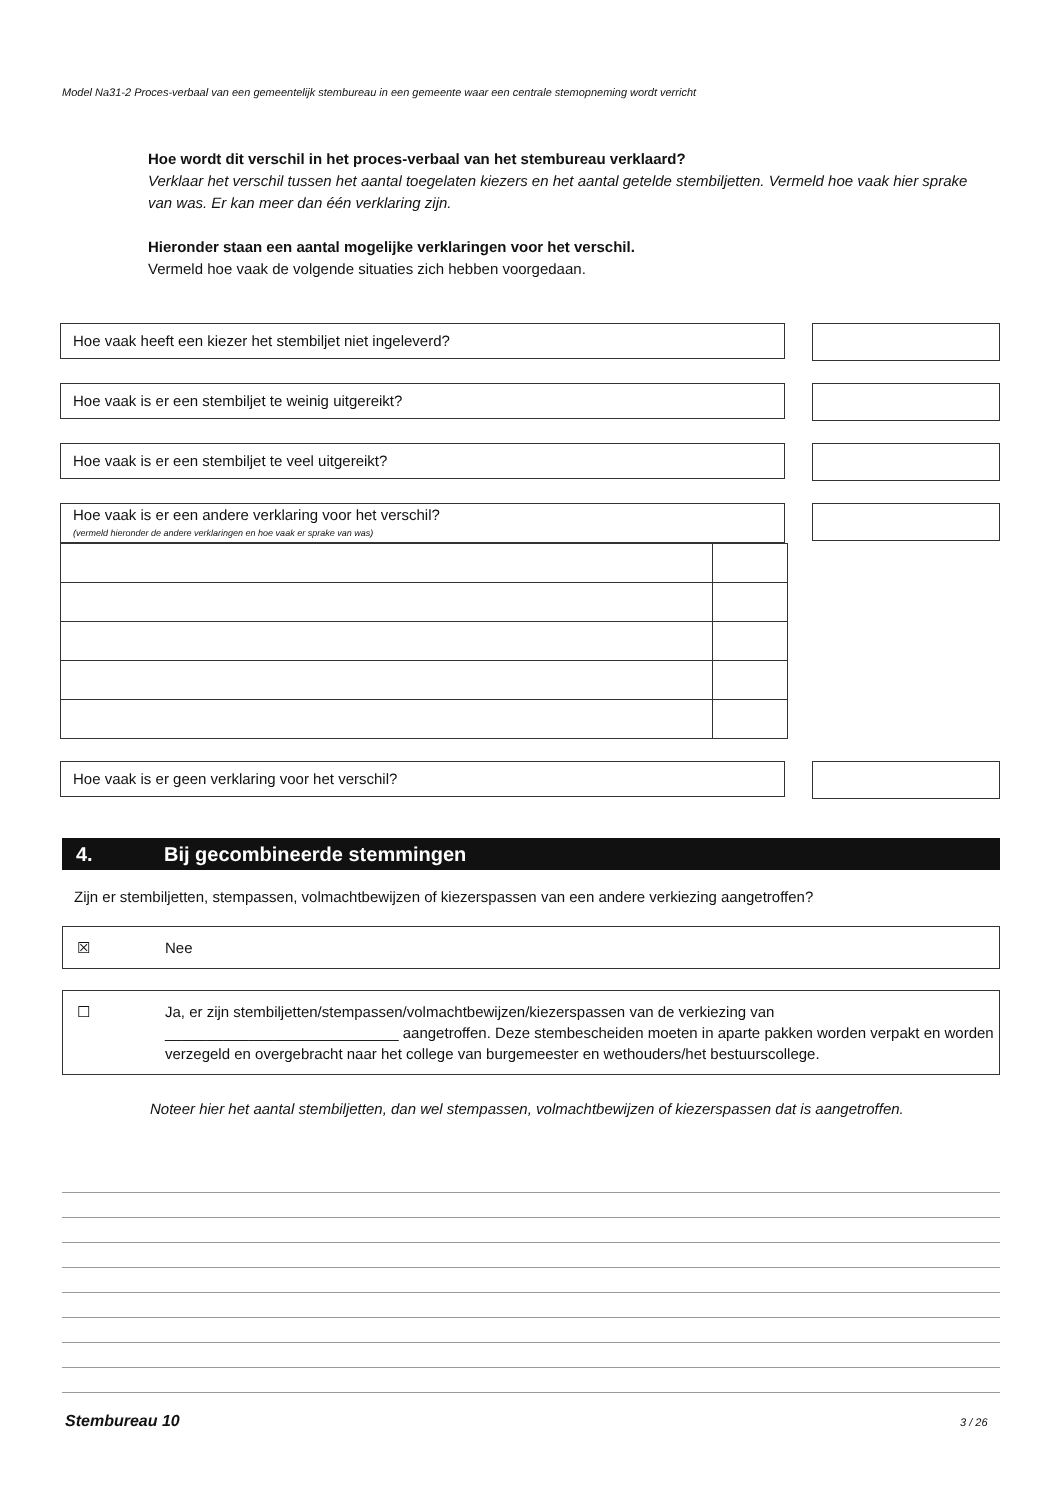Model Na31-2 Proces-verbaal van een gemeentelijk stembureau in een gemeente waar een centrale stemopneming wordt verricht
Hoe wordt dit verschil in het proces-verbaal van het stembureau verklaard?
Verklaar het verschil tussen het aantal toegelaten kiezers en het aantal getelde stembiljetten. Vermeld hoe vaak hier sprake van was. Er kan meer dan één verklaring zijn.
Hieronder staan een aantal mogelijke verklaringen voor het verschil.
Vermeld hoe vaak de volgende situaties zich hebben voorgedaan.
Hoe vaak heeft een kiezer het stembiljet niet ingeleverd?
Hoe vaak is er een stembiljet te weinig uitgereikt?
Hoe vaak is er een stembiljet te veel uitgereikt?
Hoe vaak is er een andere verklaring voor het verschil?
(vermeld hieronder de andere verklaringen en hoe vaak er sprake van was)
Hoe vaak is er geen verklaring voor het verschil?
4. Bij gecombineerde stemmingen
Zijn er stembiljetten, stempassen, volmachtbewijzen of kiezerspassen van een andere verkiezing aangetroffen?
☒ Nee
☐ Ja, er zijn stembiljetten/stempassen/volmachtbewijzen/kiezerspassen van de verkiezing van ____________________________ aangetroffen. Deze stembescheiden moeten in aparte pakken worden verpakt en worden verzegeld en overgebracht naar het college van burgemeester en wethouders/het bestuurscollege.
Noteer hier het aantal stembiljetten, dan wel stempassen, volmachtbewijzen of kiezerspassen dat is aangetroffen.
Stembureau 10 3 / 26